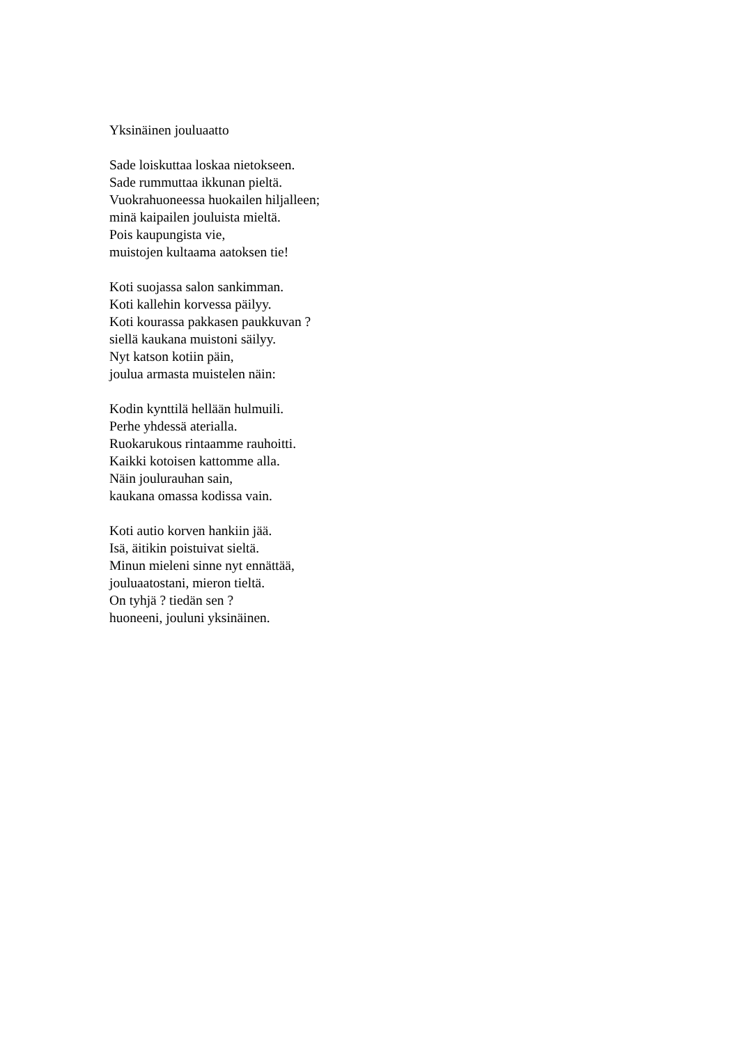Yksinäinen jouluaatto
Sade loiskuttaa loskaa nietokseen.
Sade rummuttaa ikkunan pieltä.
Vuokrahuoneessa huokailen hiljalleen;
minä kaipailen jouluista mieltä.
Pois kaupungista vie,
muistojen kultaama aatoksen tie!
Koti suojassa salon sankimman.
Koti kallehin korvessa päilyy.
Koti kourassa pakkasen paukkuvan ?
siellä kaukana muistoni säilyy.
Nyt katson kotiin päin,
joulua armasta muistelen näin:
Kodin kynttilä hellään hulmuili.
Perhe yhdessä aterialla.
Ruokarukous rintaamme rauhoitti.
Kaikki kotoisen kattomme alla.
Näin joulurauhan sain,
kaukana omassa kodissa vain.
Koti autio korven hankiin jää.
Isä, äitikin poistuivat sieltä.
Minun mieleni sinne nyt ennättää,
jouluaatostani, mieron tieltä.
On tyhjä ? tiedän sen ?
huoneeni, jouluni yksinäinen.